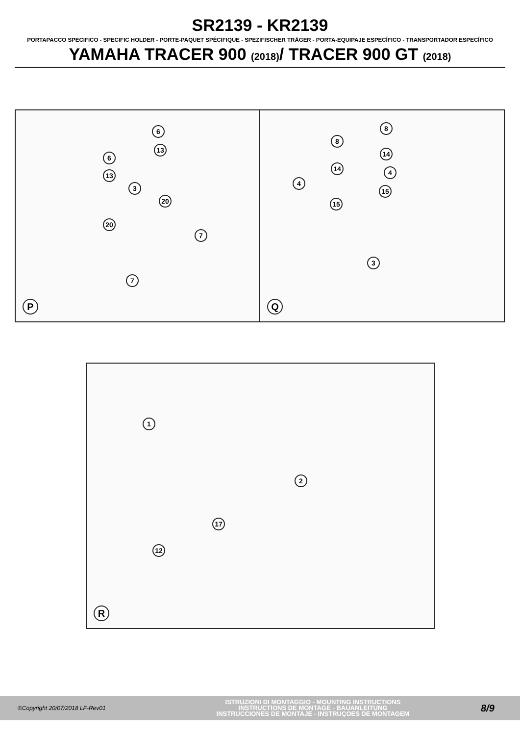SR2139 - KR2139
PORTAPACCO SPECIFICO - SPECIFIC HOLDER - PORTE-PAQUET SPÉCIFIQUE - SPEZIFISCHER TRÄGER - PORTA-EQUIPAJE ESPECÍFICO - TRANSPORTADOR ESPECÍFICO
YAMAHA TRACER 900 (2018)/ TRACER 900 GT (2018)
6
13
6
13
3
20
20
7
7
P
8
8
14
14 4
4
15
15
3
Q
1
2
17
12
R
©Copyright 20/07/2018 LF-Rev01
ISTRUZIONI DI MONTAGGIO - MOUNTING INSTRUCTIONS
INSTRUCTIONS DE MONTAGE - BAUANLEITUNG
INSTRUCCIONES DE MONTAJE - INSTRUÇOES DE MONTAGEM
8/9